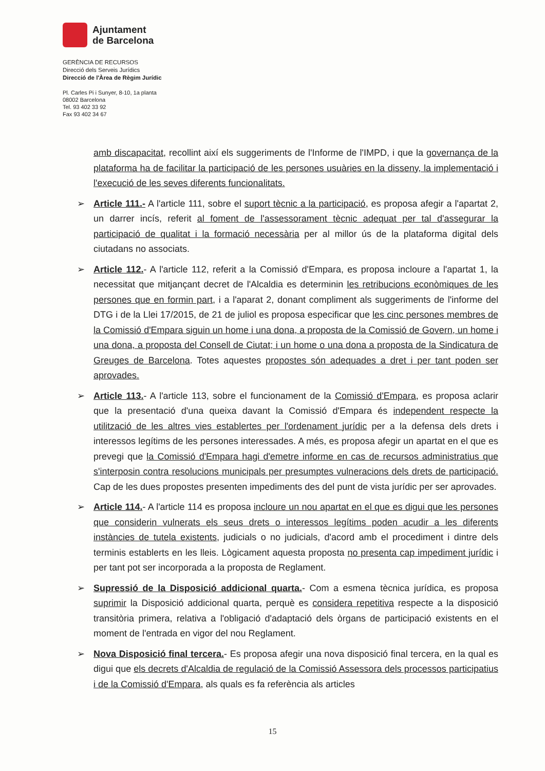Ajuntament
de Barcelona
GERÈNCIA DE RECURSOS
Direcció dels Serveis Jurídics
Direcció de l'Àrea de Règim Jurídic
Pl. Carles Pi i Sunyer, 8-10, 1a planta
08002 Barcelona
Tel. 93 402 33 92
Fax 93 402 34 67
amb discapacitat, recollint així els suggeriments de l'Informe de l'IMPD, i que la governança de la plataforma ha de facilitar la participació de les persones usuàries en la disseny, la implementació i l'execució de les seves diferents funcionalitats.
➢ Article 111.- A l'article 111, sobre el suport tècnic a la participació, es proposa afegir a l'apartat 2, un darrer incís, referit al foment de l'assessorament tècnic adequat per tal d'assegurar la participació de qualitat i la formació necessària per al millor ús de la plataforma digital dels ciutadans no associats.
➢ Article 112.- A l'article 112, referit a la Comissió d'Empara, es proposa incloure a l'apartat 1, la necessitat que mitjançant decret de l'Alcaldia es determinin les retribucions econòmiques de les persones que en formin part, i a l'aparat 2, donant compliment als suggeriments de l'informe del DTG i de la Llei 17/2015, de 21 de juliol es proposa especificar que les cinc persones membres de la Comissió d'Empara siguin un home i una dona, a proposta de la Comissió de Govern, un home i una dona, a proposta del Consell de Ciutat; i un home o una dona a proposta de la Sindicatura de Greuges de Barcelona. Totes aquestes propostes són adequades a dret i per tant poden ser aprovades.
➢ Article 113.- A l'article 113, sobre el funcionament de la Comissió d'Empara, es proposa aclarir que la presentació d'una queixa davant la Comissió d'Empara és independent respecte la utilització de les altres vies establertes per l'ordenament jurídic per a la defensa dels drets i interessos legítims de les persones interessades. A més, es proposa afegir un apartat en el que es prevegi que la Comissió d'Empara hagi d'emetre informe en cas de recursos administratius que s'interposin contra resolucions municipals per presumptes vulneracions dels drets de participació. Cap de les dues propostes presenten impediments des del punt de vista jurídic per ser aprovades.
➢ Article 114.- A l'article 114 es proposa incloure un nou apartat en el que es digui que les persones que considerin vulnerats els seus drets o interessos legítims poden acudir a les diferents instàncies de tutela existents, judicials o no judicials, d'acord amb el procediment i dintre dels terminis establerts en les lleis. Lògicament aquesta proposta no presenta cap impediment jurídic i per tant pot ser incorporada a la proposta de Reglament.
➢ Supressió de la Disposició addicional quarta.- Com a esmena tècnica jurídica, es proposa suprimir la Disposició addicional quarta, perquè es considera repetitiva respecte a la disposició transitòria primera, relativa a l'obligació d'adaptació dels òrgans de participació existents en el moment de l'entrada en vigor del nou Reglament.
➢ Nova Disposició final tercera.- Es proposa afegir una nova disposició final tercera, en la qual es digui que els decrets d'Alcaldia de regulació de la Comissió Assessora dels processos participatius i de la Comissió d'Empara, als quals es fa referència als articles
15